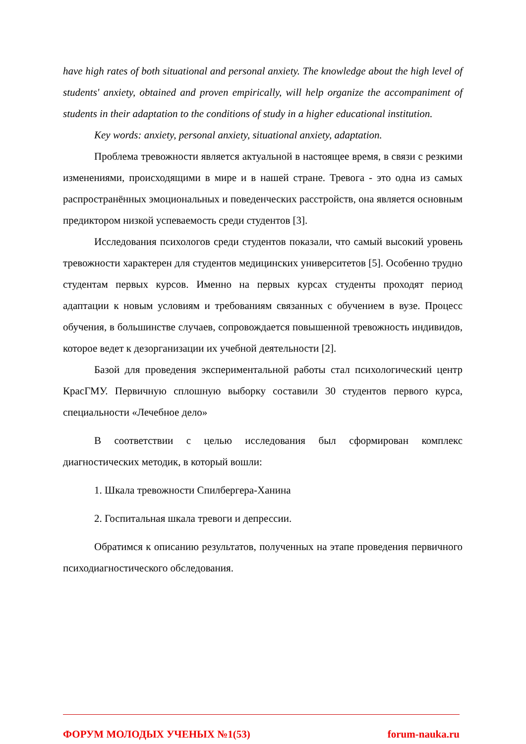have high rates of both situational and personal anxiety. The knowledge about the high level of students' anxiety, obtained and proven empirically, will help organize the accompaniment of students in their adaptation to the conditions of study in a higher educational institution.
Key words: anxiety, personal anxiety, situational anxiety, adaptation.
Проблема тревожности является актуальной в настоящее время, в связи с резкими изменениями, происходящими в мире и в нашей стране. Тревога - это одна из самых распространённых эмоциональных и поведенческих расстройств, она является основным предиктором низкой успеваемость среди студентов [3].
Исследования психологов среди студентов показали, что самый высокий уровень тревожности характерен для студентов медицинских университетов [5]. Особенно трудно студентам первых курсов. Именно на первых курсах студенты проходят период адаптации к новым условиям и требованиям связанных с обучением в вузе. Процесс обучения, в большинстве случаев, сопровождается повышенной тревожность индивидов, которое ведет к дезорганизации их учебной деятельности [2].
Базой для проведения экспериментальной работы стал психологический центр КрасГМУ. Первичную сплошную выборку составили 30 студентов первого курса, специальности «Лечебное дело»
В соответствии с целью исследования был сформирован комплекс диагностических методик, в который вошли:
1. Шкала тревожности Спилбергера-Ханина
2. Госпитальная шкала тревоги и депрессии.
Обратимся к описанию результатов, полученных на этапе проведения первичного психодиагностического обследования.
ФОРУМ МОЛОДЫХ УЧЕНЫХ №1(53) forum-nauka.ru